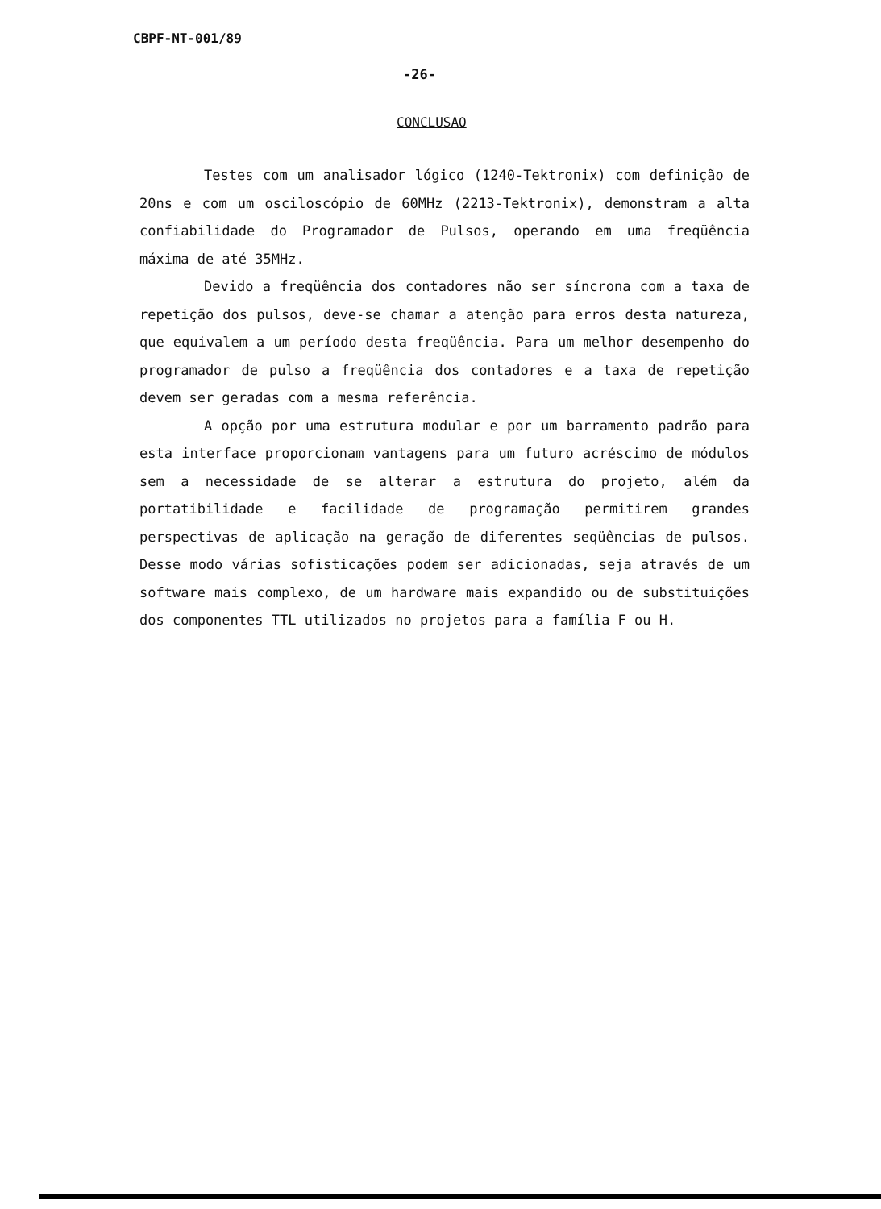CBPF-NT-001/89
-26-
CONCLUSAO
Testes com um analisador lógico (1240-Tektronix) com definição de 20ns e com um osciloscópio de 60MHz (2213-Tektronix), demonstram a alta confiabilidade do Programador de Pulsos, operando em uma freqüência máxima de até 35MHz.
Devido a freqüência dos contadores não ser síncrona com a taxa de repetição dos pulsos, deve-se chamar a atenção para erros desta natureza, que equivalem a um período desta freqüência. Para um melhor desempenho do programador de pulso a freqüência dos contadores e a taxa de repetição devem ser geradas com a mesma referência.
A opção por uma estrutura modular e por um barramento padrão para esta interface proporcionam vantagens para um futuro acréscimo de módulos sem a necessidade de se alterar a estrutura do projeto, além da portatibilidade e facilidade de programação permitirem grandes perspectivas de aplicação na geração de diferentes seqüências de pulsos. Desse modo várias sofisticações podem ser adicionadas, seja através de um software mais complexo, de um hardware mais expandido ou de substituições dos componentes TTL utilizados no projetos para a família F ou H.